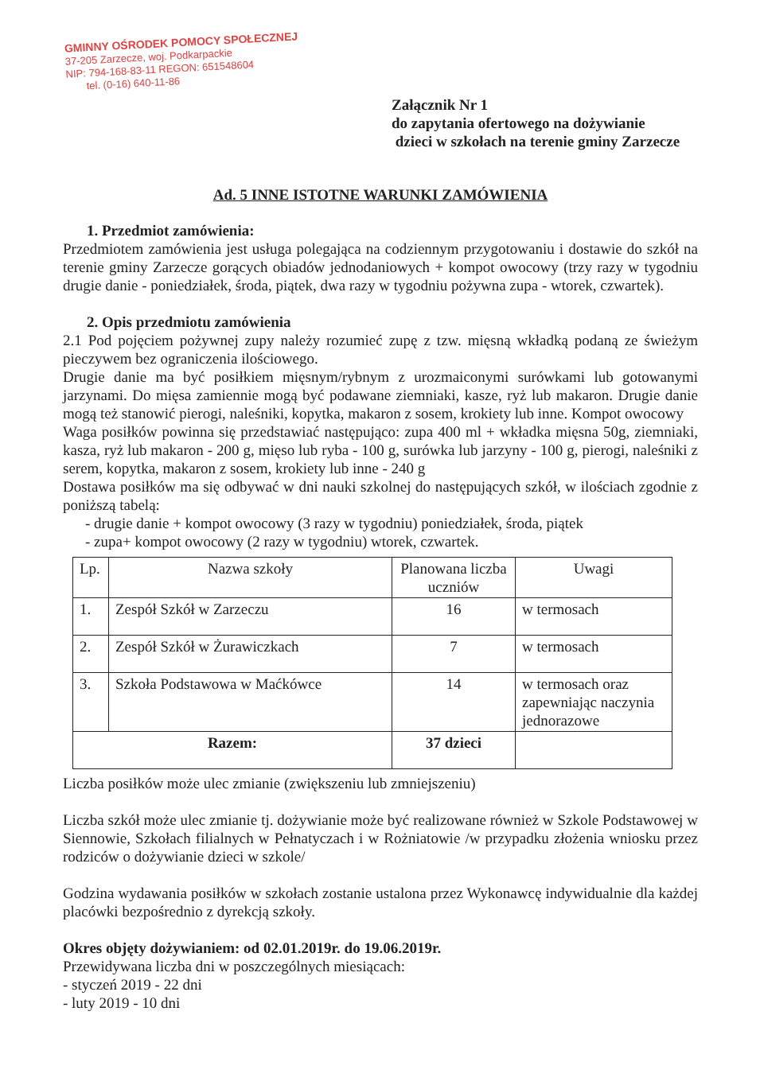GMINNY OŚRODEK POMOCY SPOŁECZNEJ
37-205 Zarzecze, woj. Podkarpackie
NIP: 794-168-83-11 REGON: 651548604
tel. (0-16) 640-11-86
Załącznik Nr 1
do zapytania ofertowego na dożywianie
dzieci w szkołach na terenie gminy Zarzecze
Ad. 5 INNE ISTOTNE WARUNKI ZAMÓWIENIA
1. Przedmiot zamówienia:
Przedmiotem zamówienia jest usługa polegająca na codziennym przygotowaniu i dostawie do szkół na terenie gminy Zarzecze gorących obiadów jednodaniowych + kompot owocowy (trzy razy w tygodniu drugie danie - poniedziałek, środa, piątek, dwa razy w tygodniu pożywna zupa - wtorek, czwartek).
2. Opis przedmiotu zamówienia
2.1 Pod pojęciem pożywnej zupy należy rozumieć zupę z tzw. mięsną wkładką podaną ze świeżym pieczywem bez ograniczenia ilościowego.
Drugie danie ma być posiłkiem mięsnym/rybnym z urozmaiconymi surówkami lub gotowanymi jarzynami. Do mięsa zamiennie mogą być podawane ziemniaki, kasze, ryż lub makaron. Drugie danie mogą też stanowić pierogi, naleśniki, kopytka, makaron z sosem, krokiety lub inne. Kompot owocowy
Waga posiłków powinna się przedstawiać następująco: zupa 400 ml + wkładka mięsna 50g, ziemniaki, kasza, ryż lub makaron - 200 g, mięso lub ryba - 100 g, surówka lub jarzyny - 100 g, pierogi, naleśniki z serem, kopytka, makaron z sosem, krokiety lub inne - 240 g
Dostawa posiłków ma się odbywać w dni nauki szkolnej do następujących szkół, w ilościach zgodnie z poniższą tabelą:
- drugie danie + kompot owocowy (3 razy w tygodniu) poniedziałek, środa, piątek
- zupa+ kompot owocowy (2 razy w tygodniu) wtorek, czwartek.
| Lp. | Nazwa szkoły | Planowana liczba uczniów | Uwagi |
| --- | --- | --- | --- |
| 1. | Zespół Szkół w Zarzeczu | 16 | w termosach |
| 2. | Zespół Szkół w Żurawiczkach | 7 | w termosach |
| 3. | Szkoła Podstawowa w Maćkówce | 14 | w termosach oraz zapewniając naczynia jednorazowe |
| Razem: | | 37 dzieci | |
Liczba posiłków może ulec zmianie (zwiększeniu lub zmniejszeniu)
Liczba szkół może ulec zmianie tj. dożywianie może być realizowane również w Szkole Podstawowej w Siennowie, Szkołach filialnych w Pełnatyczach i w Rożniatowie /w przypadku złożenia wniosku przez rodziców o dożywianie dzieci w szkole/
Godzina wydawania posiłków w szkołach zostanie ustalona przez Wykonawcę indywidualnie dla każdej placówki bezpośrednio z dyrekcją szkoły.
Okres objęty dożywianiem: od 02.01.2019r. do 19.06.2019r.
Przewidywana liczba dni w poszczególnych miesiącach:
- styczeń 2019 - 22 dni
- luty 2019 - 10 dni